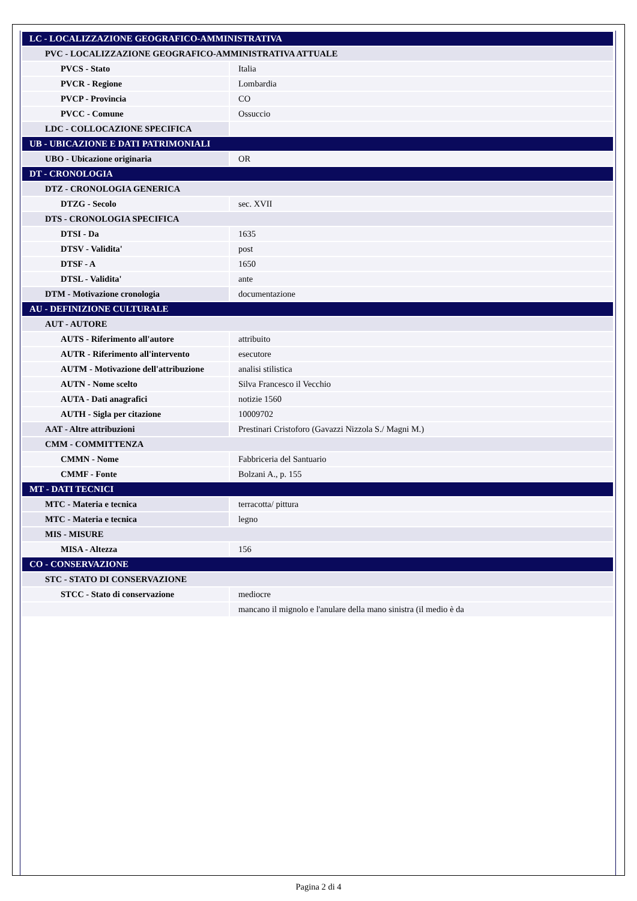| LC - LOCALIZZAZIONE GEOGRAFICO-AMMINISTRATIVA | |
| PVC - LOCALIZZAZIONE GEOGRAFICO-AMMINISTRATIVA ATTUALE | |
| PVCS - Stato | Italia |
| PVCR - Regione | Lombardia |
| PVCP - Provincia | CO |
| PVCC - Comune | Ossuccio |
| LDC - COLLOCAZIONE SPECIFICA | |
| UB - UBICAZIONE E DATI PATRIMONIALI | |
| UBO - Ubicazione originaria | OR |
| DT - CRONOLOGIA | |
| DTZ - CRONOLOGIA GENERICA | |
| DTZG - Secolo | sec. XVII |
| DTS - CRONOLOGIA SPECIFICA | |
| DTSI - Da | 1635 |
| DTSV - Validita' | post |
| DTSF - A | 1650 |
| DTSL - Validita' | ante |
| DTM - Motivazione cronologia | documentazione |
| AU - DEFINIZIONE CULTURALE | |
| AUT - AUTORE | |
| AUTS - Riferimento all'autore | attribuito |
| AUTR - Riferimento all'intervento | esecutore |
| AUTM - Motivazione dell'attribuzione | analisi stilistica |
| AUTN - Nome scelto | Silva Francesco il Vecchio |
| AUTA - Dati anagrafici | notizie 1560 |
| AUTH - Sigla per citazione | 10009702 |
| AAT - Altre attribuzioni | Prestinari Cristoforo (Gavazzi Nizzola S./ Magni M.) |
| CMM - COMMITTENZA | |
| CMMN - Nome | Fabbriceria del Santuario |
| CMMF - Fonte | Bolzani A., p. 155 |
| MT - DATI TECNICI | |
| MTC - Materia e tecnica | terracotta/ pittura |
| MTC - Materia e tecnica | legno |
| MIS - MISURE | |
| MISA - Altezza | 156 |
| CO - CONSERVAZIONE | |
| STC - STATO DI CONSERVAZIONE | |
| STCC - Stato di conservazione | mediocre |
| | mancano il mignolo e l'anulare della mano sinistra (il medio è da |
Pagina 2 di 4